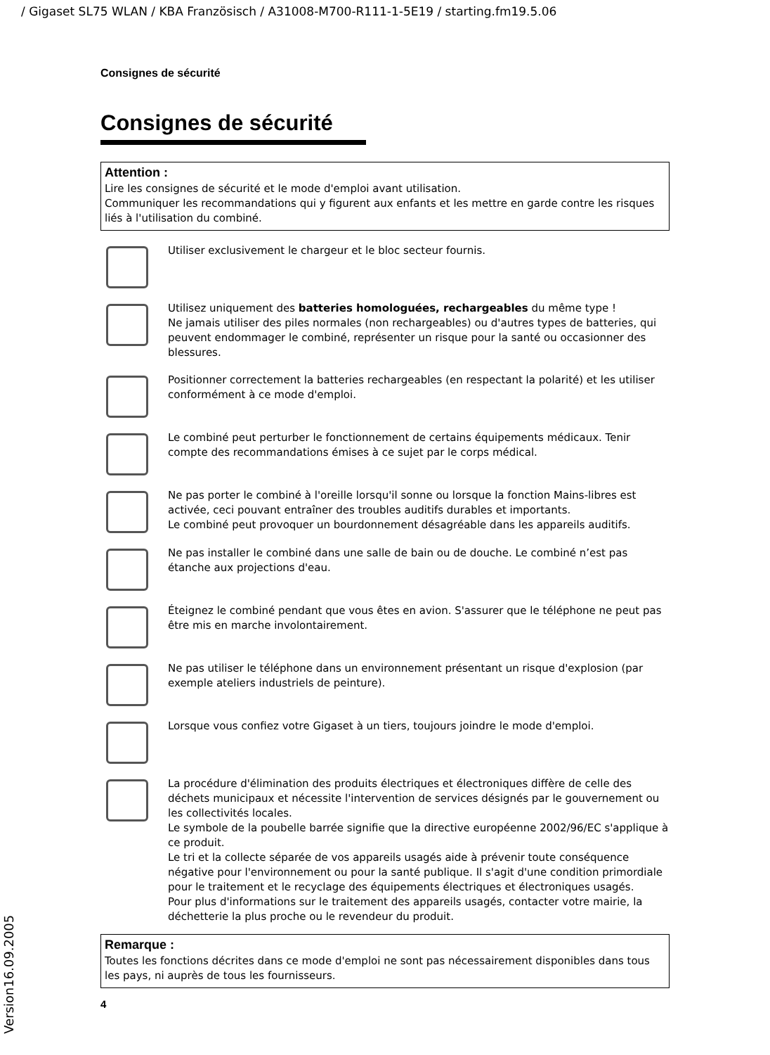/ Gigaset SL75 WLAN / KBA Französisch / A31008-M700-R111-1-5E19 / starting.fm19.5.06
Consignes de sécurité
Consignes de sécurité
Attention :
Lire les consignes de sécurité et le mode d'emploi avant utilisation.
Communiquer les recommandations qui y figurent aux enfants et les mettre en garde contre les risques liés à l'utilisation du combiné.
Utiliser exclusivement le chargeur et le bloc secteur fournis.
Utilisez uniquement des batteries homologuées, rechargeables du même type !
Ne jamais utiliser des piles normales (non rechargeables) ou d'autres types de batteries, qui peuvent endommager le combiné, représenter un risque pour la santé ou occasionner des blessures.
Positionner correctement la batteries rechargeables (en respectant la polarité) et les utiliser conformément à ce mode d'emploi.
Le combiné peut perturber le fonctionnement de certains équipements médicaux. Tenir compte des recommandations émises à ce sujet par le corps médical.
Ne pas porter le combiné à l'oreille lorsqu'il sonne ou lorsque la fonction Mains-libres est activée, ceci pouvant entraîner des troubles auditifs durables et importants.
Le combiné peut provoquer un bourdonnement désagréable dans les appareils auditifs.
Ne pas installer le combiné dans une salle de bain ou de douche. Le combiné n’est pas étanche aux projections d'eau.
Éteignez le combiné pendant que vous êtes en avion. S'assurer que le téléphone ne peut pas être mis en marche involontairement.
Ne pas utiliser le téléphone dans un environnement présentant un risque d'explosion (par exemple ateliers industriels de peinture).
Lorsque vous confiez votre Gigaset à un tiers, toujours joindre le mode d'emploi.
La procédure d'élimination des produits électriques et électroniques diffère de celle des déchets municipaux et nécessite l'intervention de services désignés par le gouvernement ou les collectivités locales.
Le symbole de la poubelle barrée signifie que la directive européenne 2002/96/EC s'applique à ce produit.
Le tri et la collecte séparée de vos appareils usagés aide à prévenir toute conséquence négative pour l'environnement ou pour la santé publique. Il s'agit d'une condition primordiale pour le traitement et le recyclage des équipements électriques et électroniques usagés.
Pour plus d'informations sur le traitement des appareils usagés, contacter votre mairie, la déchetterie la plus proche ou le revendeur du produit.
Remarque :
Toutes les fonctions décrites dans ce mode d'emploi ne sont pas nécessairement disponibles dans tous les pays, ni auprès de tous les fournisseurs.
4
Version16.09.2005